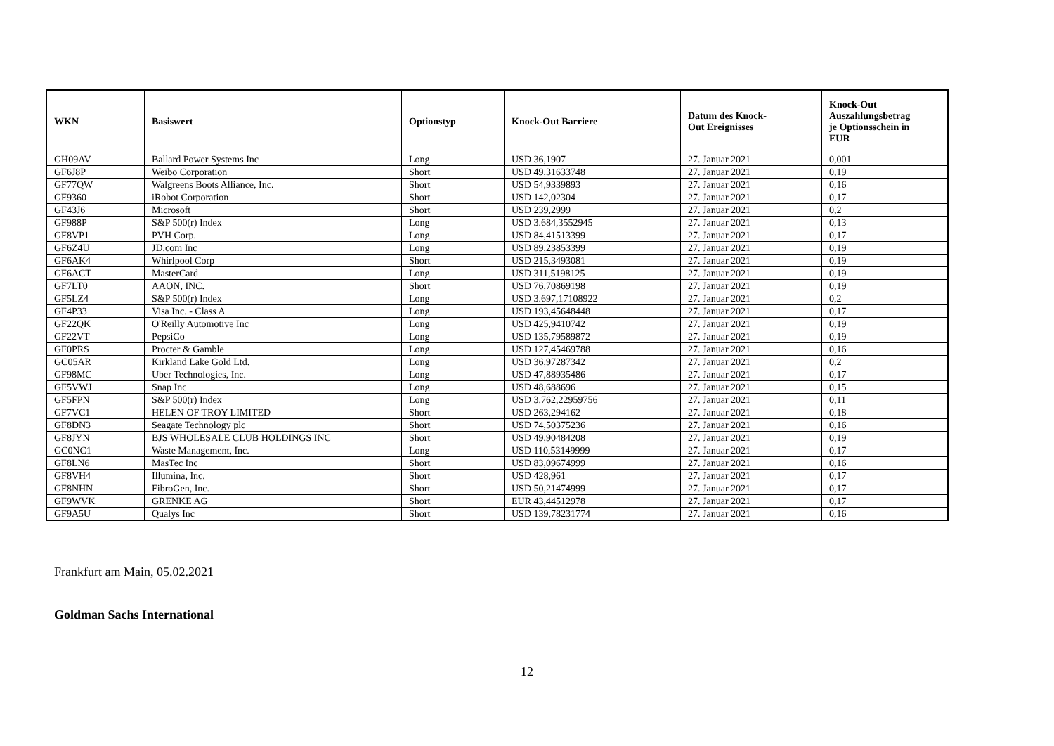| WKN | Basiswert | Optionstyp | Knock-Out Barriere | Datum des Knock- Out Ereignisses | Knock-Out Auszahlungsbetrag je Optionsschein in EUR |
| --- | --- | --- | --- | --- | --- |
| GH09AV | Ballard Power Systems Inc | Long | USD 36,1907 | 27. Januar 2021 | 0,001 |
| GF6J8P | Weibo Corporation | Short | USD 49,31633748 | 27. Januar 2021 | 0,19 |
| GF77QW | Walgreens Boots Alliance, Inc. | Short | USD 54,9339893 | 27. Januar 2021 | 0,16 |
| GF9360 | iRobot Corporation | Short | USD 142,02304 | 27. Januar 2021 | 0,17 |
| GF43J6 | Microsoft | Short | USD 239,2999 | 27. Januar 2021 | 0,2 |
| GF988P | S&P 500(r) Index | Long | USD 3.684,3552945 | 27. Januar 2021 | 0,13 |
| GF8VP1 | PVH Corp. | Long | USD 84,41513399 | 27. Januar 2021 | 0,17 |
| GF6Z4U | JD.com Inc | Long | USD 89,23853399 | 27. Januar 2021 | 0,19 |
| GF6AK4 | Whirlpool Corp | Short | USD 215,3493081 | 27. Januar 2021 | 0,19 |
| GF6ACT | MasterCard | Long | USD 311,5198125 | 27. Januar 2021 | 0,19 |
| GF7LT0 | AAON, INC. | Short | USD 76,70869198 | 27. Januar 2021 | 0,19 |
| GF5LZ4 | S&P 500(r) Index | Long | USD 3.697,17108922 | 27. Januar 2021 | 0,2 |
| GF4P33 | Visa Inc. - Class A | Long | USD 193,45648448 | 27. Januar 2021 | 0,17 |
| GF22QK | O'Reilly Automotive Inc | Long | USD 425,9410742 | 27. Januar 2021 | 0,19 |
| GF22VT | PepsiCo | Long | USD 135,79589872 | 27. Januar 2021 | 0,19 |
| GF0PRS | Procter & Gamble | Long | USD 127,45469788 | 27. Januar 2021 | 0,16 |
| GC05AR | Kirkland Lake Gold Ltd. | Long | USD 36,97287342 | 27. Januar 2021 | 0,2 |
| GF98MC | Uber Technologies, Inc. | Long | USD 47,88935486 | 27. Januar 2021 | 0,17 |
| GF5VWJ | Snap Inc | Long | USD 48,688696 | 27. Januar 2021 | 0,15 |
| GF5FPN | S&P 500(r) Index | Long | USD 3.762,22959756 | 27. Januar 2021 | 0,11 |
| GF7VC1 | HELEN OF TROY LIMITED | Short | USD 263,294162 | 27. Januar 2021 | 0,18 |
| GF8DN3 | Seagate Technology plc | Short | USD 74,50375236 | 27. Januar 2021 | 0,16 |
| GF8JYN | BJS WHOLESALE CLUB HOLDINGS INC | Short | USD 49,90484208 | 27. Januar 2021 | 0,19 |
| GC0NC1 | Waste Management, Inc. | Long | USD 110,53149999 | 27. Januar 2021 | 0,17 |
| GF8LN6 | MasTec Inc | Short | USD 83,09674999 | 27. Januar 2021 | 0,16 |
| GF8VH4 | Illumina, Inc. | Short | USD 428,961 | 27. Januar 2021 | 0,17 |
| GF8NHN | FibroGen, Inc. | Short | USD 50,21474999 | 27. Januar 2021 | 0,17 |
| GF9WVK | GRENKE AG | Short | EUR 43,44512978 | 27. Januar 2021 | 0,17 |
| GF9A5U | Qualys Inc | Short | USD 139,78231774 | 27. Januar 2021 | 0,16 |
Frankfurt am Main, 05.02.2021
Goldman Sachs International
12